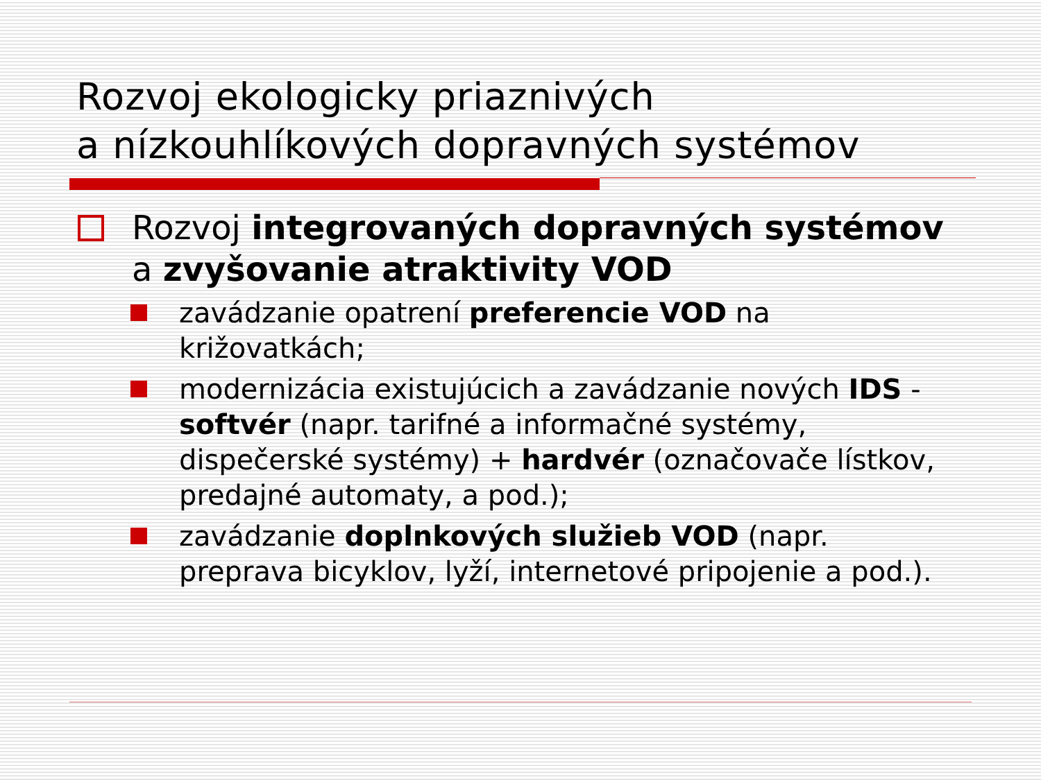Rozvoj ekologicky priaznivých
a nízkouhlíkových dopravných systémov
Rozvoj integrovaných dopravných systémov a zvyšovanie atraktivity VOD
zavádzanie opatrení preferencie VOD na križovatkách;
modernizácia existujúcich a zavádzanie nových IDS - softvér (napr. tarifné a informačné systémy, dispečerské systémy) + hardvér (označovače lístkov, predajné automaty, a pod.);
zavádzanie doplnkových služieb VOD (napr. preprava bicyklov, lyží, internetové pripojenie a pod.).